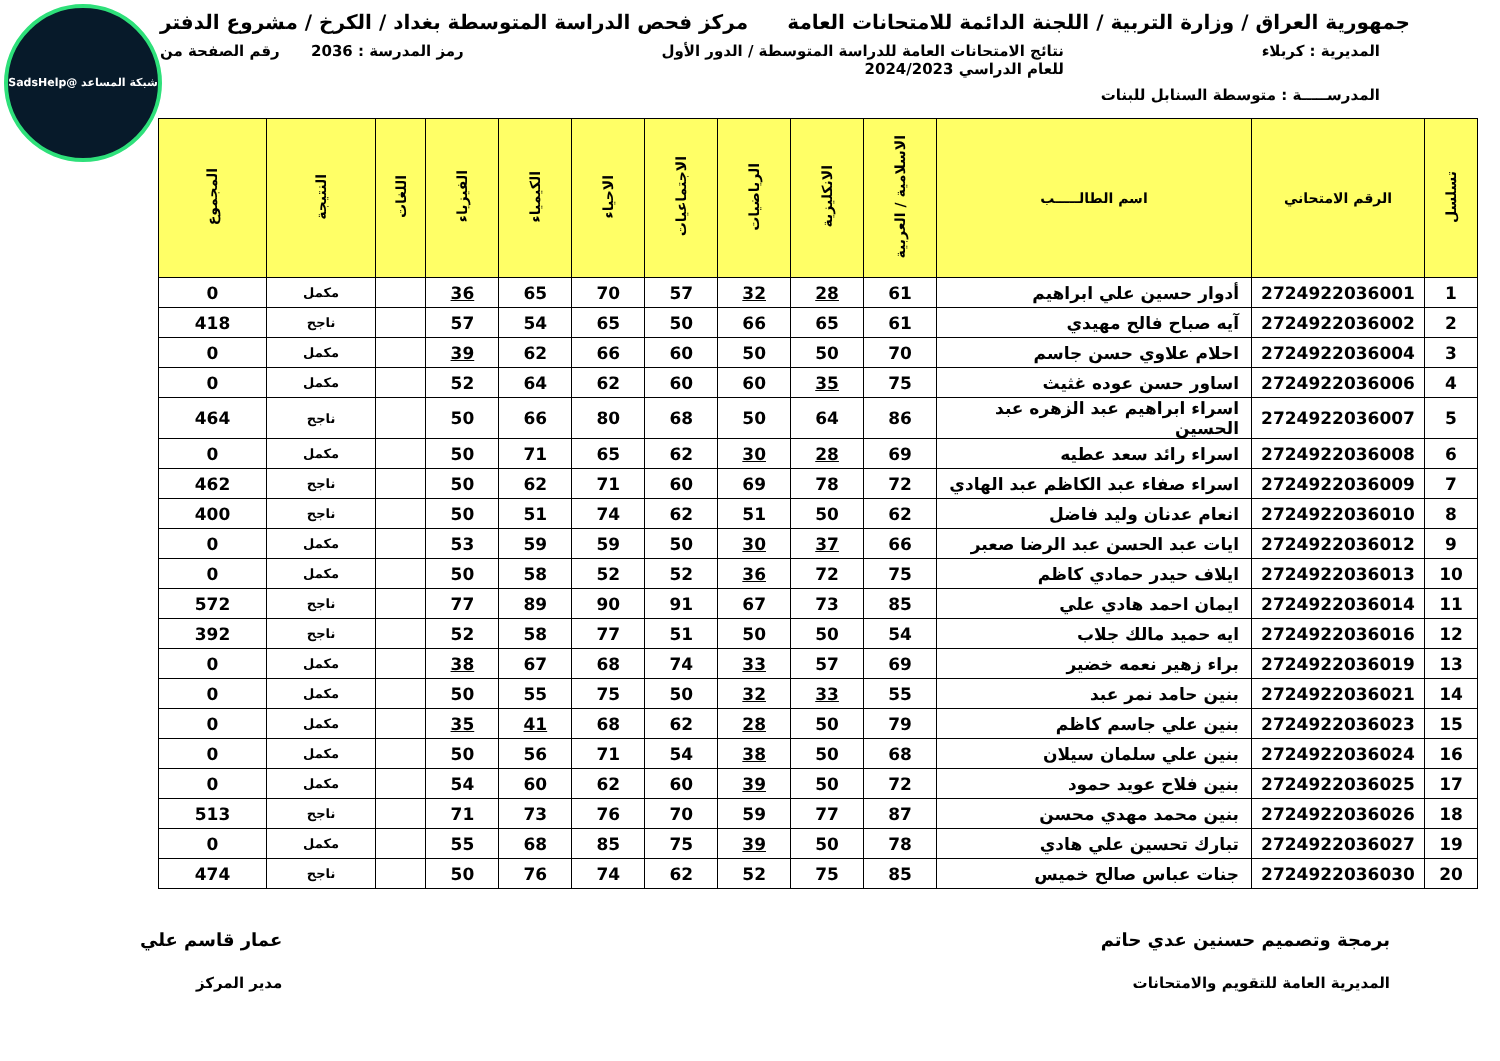شبكة المساعد @SadsHelp
جمهورية العراق / وزارة التربية / اللجنة الدائمة للامتحانات العامة مركز فحص الدراسة المتوسطة بغداد / الكرخ / مشروع الدفتر
المديرية : كربلاء نتائج الامتحانات العامة للدراسة المتوسطة / الدور الأول
للعام الدراسي 2024/2023 رمز المدرسة : 2036 رقم الصفحة من
المدرســـــة : متوسطة السنابل للبنات
| تسلسل | الرقم الامتحاني | اسم الطالـــــب | الاسلامية / العربية | الانكليزية | الرياضيات | الاجتماعيات | الاحياء | الكيمياء | الفيزياء | اللغات | النتيجة | المجموع |
| --- | --- | --- | --- | --- | --- | --- | --- | --- | --- | --- | --- | --- |
| 1 | 2724922036001 | أدوار حسين علي ابراهيم | 61 | 28 | 32 | 57 | 70 | 65 | 36 | | مكمل | 0 |
| 2 | 2724922036002 | آيه صباح فالح مهيدي | 61 | 65 | 66 | 50 | 65 | 54 | 57 | | ناجح | 418 |
| 3 | 2724922036004 | احلام علاوي حسن جاسم | 70 | 50 | 50 | 60 | 66 | 62 | 39 | | مكمل | 0 |
| 4 | 2724922036006 | اساور حسن عوده غثيث | 75 | 35 | 60 | 60 | 62 | 64 | 52 | | مكمل | 0 |
| 5 | 2724922036007 | اسراء ابراهيم عبد الزهره عبد الحسين | 86 | 64 | 50 | 68 | 80 | 66 | 50 | | ناجح | 464 |
| 6 | 2724922036008 | اسراء رائد سعد عطيه | 69 | 28 | 30 | 62 | 65 | 71 | 50 | | مكمل | 0 |
| 7 | 2724922036009 | اسراء صفاء عبد الكاظم عبد الهادي | 72 | 78 | 69 | 60 | 71 | 62 | 50 | | ناجح | 462 |
| 8 | 2724922036010 | انعام عدنان وليد فاضل | 62 | 50 | 51 | 62 | 74 | 51 | 50 | | ناجح | 400 |
| 9 | 2724922036012 | ايات عبد الحسن عبد الرضا صعبر | 66 | 37 | 30 | 50 | 59 | 59 | 53 | | مكمل | 0 |
| 10 | 2724922036013 | ايلاف حيدر حمادي كاظم | 75 | 72 | 36 | 52 | 52 | 58 | 50 | | مكمل | 0 |
| 11 | 2724922036014 | ايمان احمد هادي علي | 85 | 73 | 67 | 91 | 90 | 89 | 77 | | ناجح | 572 |
| 12 | 2724922036016 | ايه حميد مالك جلاب | 54 | 50 | 50 | 51 | 77 | 58 | 52 | | ناجح | 392 |
| 13 | 2724922036019 | براء زهير نعمه خضير | 69 | 57 | 33 | 74 | 68 | 67 | 38 | | مكمل | 0 |
| 14 | 2724922036021 | بنين حامد نمر عبد | 55 | 33 | 32 | 50 | 75 | 55 | 50 | | مكمل | 0 |
| 15 | 2724922036023 | بنين علي جاسم كاظم | 79 | 50 | 28 | 62 | 68 | 41 | 35 | | مكمل | 0 |
| 16 | 2724922036024 | بنين علي سلمان سيلان | 68 | 50 | 38 | 54 | 71 | 56 | 50 | | مكمل | 0 |
| 17 | 2724922036025 | بنين فلاح عويد حمود | 72 | 50 | 39 | 60 | 62 | 60 | 54 | | مكمل | 0 |
| 18 | 2724922036026 | بنين محمد مهدي محسن | 87 | 77 | 59 | 70 | 76 | 73 | 71 | | ناجح | 513 |
| 19 | 2724922036027 | تبارك تحسين علي هادي | 78 | 50 | 39 | 75 | 85 | 68 | 55 | | مكمل | 0 |
| 20 | 2724922036030 | جنات عباس صالح خميس | 85 | 75 | 52 | 62 | 74 | 76 | 50 | | ناجح | 474 |
برمجة وتصميم حسنين عدي حاتم
المديرية العامة للتقويم والامتحانات عمار قاسم علي
مدير المركز